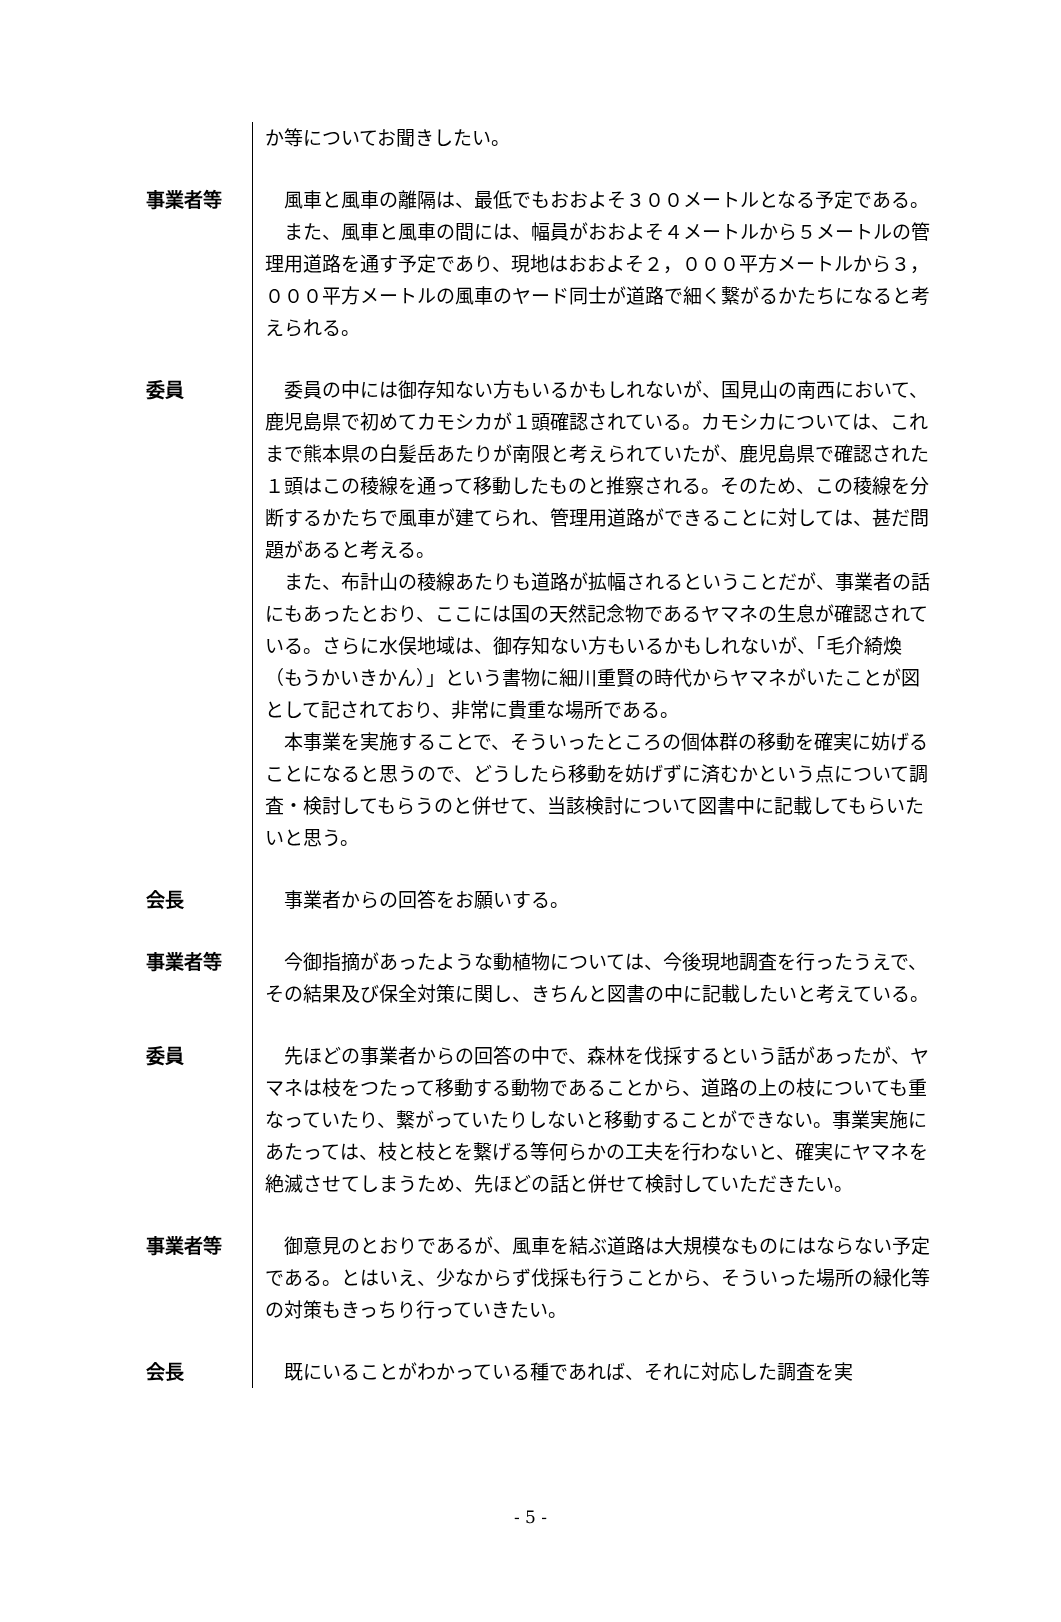か等についてお聞きしたい。
事業者等 風車と風車の離隔は、最低でもおおよそ３００メートルとなる予定である。
また、風車と風車の間には、幅員がおおよそ４メートルから５メートルの管理用道路を通す予定であり、現地はおおよそ２，０００平方メートルから３，０００平方メートルの風車のヤード同士が道路で細く繋がるかたちになると考えられる。
委員 委員の中には御存知ない方もいるかもしれないが、国見山の南西において、鹿児島県で初めてカモシカが１頭確認されている。カモシカについては、これまで熊本県の白髪岳あたりが南限と考えられていたが、鹿児島県で確認された１頭はこの稜線を通って移動したものと推察される。そのため、この稜線を分断するかたちで風車が建てられ、管理用道路ができることに対しては、甚だ問題があると考える。
また、布計山の稜線あたりも道路が拡幅されるということだが、事業者の話にもあったとおり、ここには国の天然記念物であるヤマネの生息が確認されている。さらに水俣地域は、御存知ない方もいるかもしれないが、「毛介綺煥（もうかいきかん）」という書物に細川重賢の時代からヤマネがいたことが図として記されており、非常に貴重な場所である。
本事業を実施することで、そういったところの個体群の移動を確実に妨げることになると思うので、どうしたら移動を妨げずに済むかという点について調査・検討してもらうのと併せて、当該検討について図書中に記載してもらいたいと思う。
会長 事業者からの回答をお願いする。
事業者等 今御指摘があったような動植物については、今後現地調査を行ったうえで、その結果及び保全対策に関し、きちんと図書の中に記載したいと考えている。
委員 先ほどの事業者からの回答の中で、森林を伐採するという話があったが、ヤマネは枝をつたって移動する動物であることから、道路の上の枝についても重なっていたり、繋がっていたりしないと移動することができない。事業実施にあたっては、枝と枝とを繋げる等何らかの工夫を行わないと、確実にヤマネを絶滅させてしまうため、先ほどの話と併せて検討していただきたい。
事業者等 御意見のとおりであるが、風車を結ぶ道路は大規模なものにはならない予定である。とはいえ、少なからず伐採も行うことから、そういった場所の緑化等の対策もきっちり行っていきたい。
会長 既にいることがわかっている種であれば、それに対応した調査を実
- 5 -